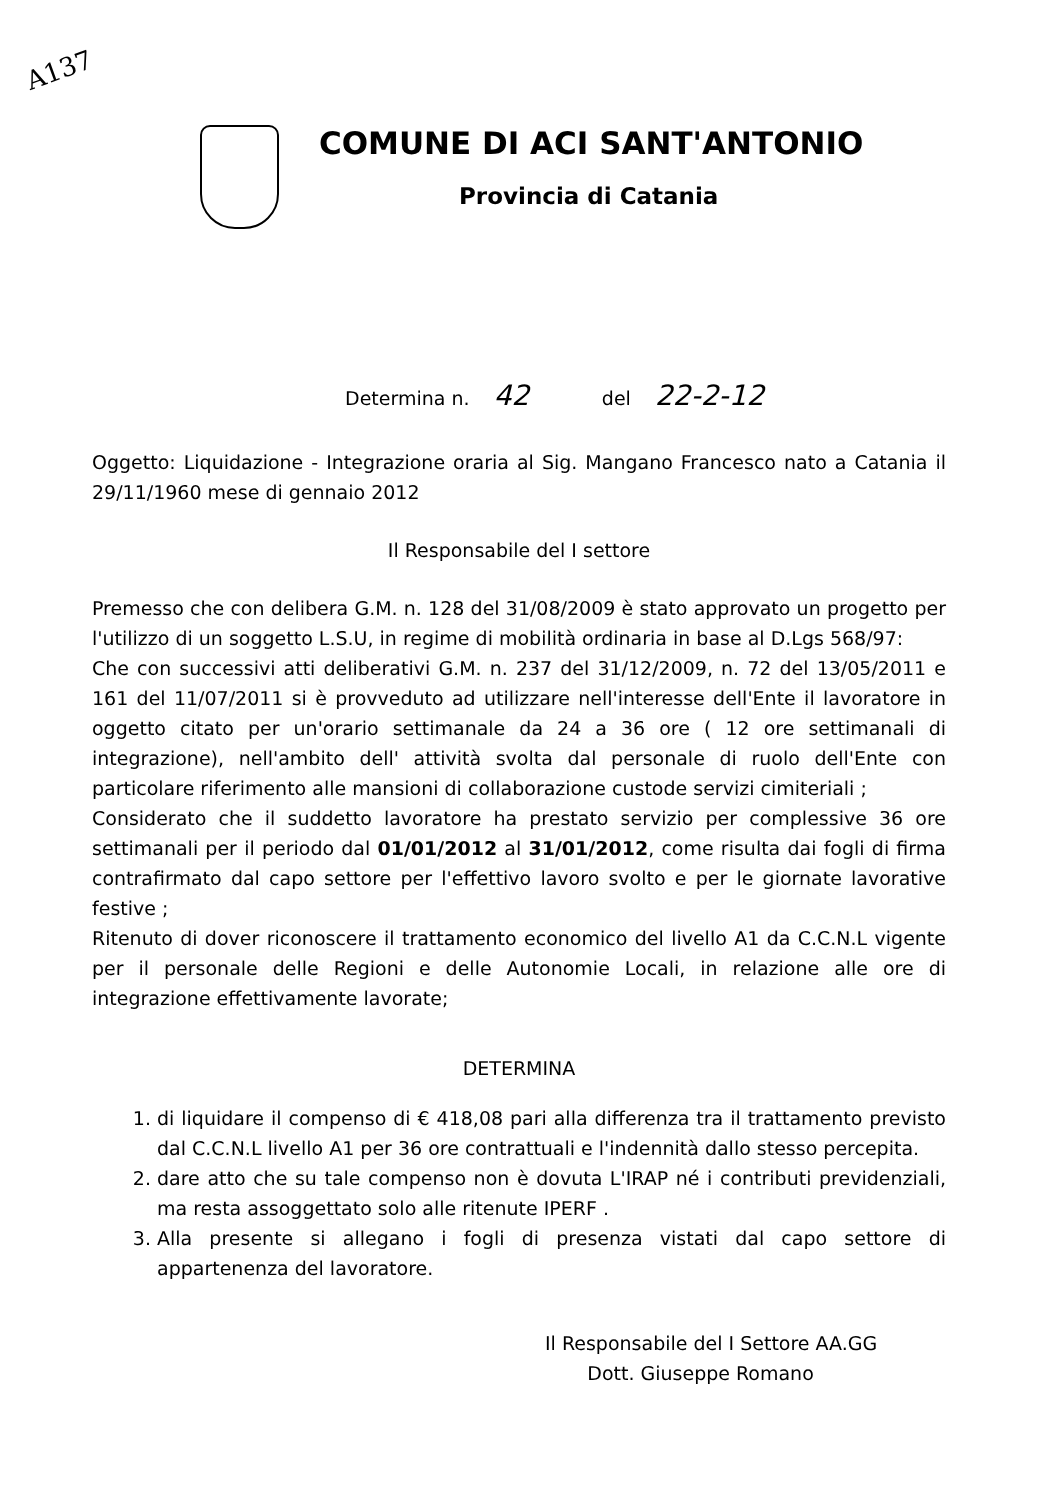A137
COMUNE DI ACI SANT'ANTONIO
Provincia di Catania
Determina n. 42 del 22-2-12
Oggetto: Liquidazione - Integrazione oraria al Sig. Mangano Francesco nato a Catania il 29/11/1960 mese di gennaio 2012
Il Responsabile del I settore
Premesso che con delibera G.M. n. 128 del 31/08/2009 è stato approvato un progetto per l'utilizzo di un soggetto L.S.U, in regime di mobilità ordinaria in base al D.Lgs 568/97:
Che con successivi atti deliberativi G.M. n. 237 del 31/12/2009, n. 72 del 13/05/2011 e 161 del 11/07/2011 si è provveduto ad utilizzare nell'interesse dell'Ente il lavoratore in oggetto citato per un'orario settimanale da 24 a 36 ore ( 12 ore settimanali di integrazione), nell'ambito dell' attività svolta dal personale di ruolo dell'Ente con particolare riferimento alle mansioni di collaborazione custode servizi cimiteriali ;
Considerato che il suddetto lavoratore ha prestato servizio per complessive 36 ore settimanali per il periodo dal 01/01/2012 al 31/01/2012, come risulta dai fogli di firma contrafirmato dal capo settore per l'effettivo lavoro svolto e per le giornate lavorative festive ;
Ritenuto di dover riconoscere il trattamento economico del livello A1 da C.C.N.L vigente per il personale delle Regioni e delle Autonomie Locali, in relazione alle ore di integrazione effettivamente lavorate;
DETERMINA
1. di liquidare il compenso di € 418,08 pari alla differenza tra il trattamento previsto dal C.C.N.L livello A1 per 36 ore contrattuali e l'indennità dallo stesso percepita.
2. dare atto che su tale compenso non è dovuta L'IRAP né i contributi previdenziali, ma resta assoggettato solo alle ritenute IPERF .
3. Alla presente si allegano i fogli di presenza vistati dal capo settore di appartenenza del lavoratore.
Il Responsabile del I Settore AA.GG
Dott. Giuseppe Romano